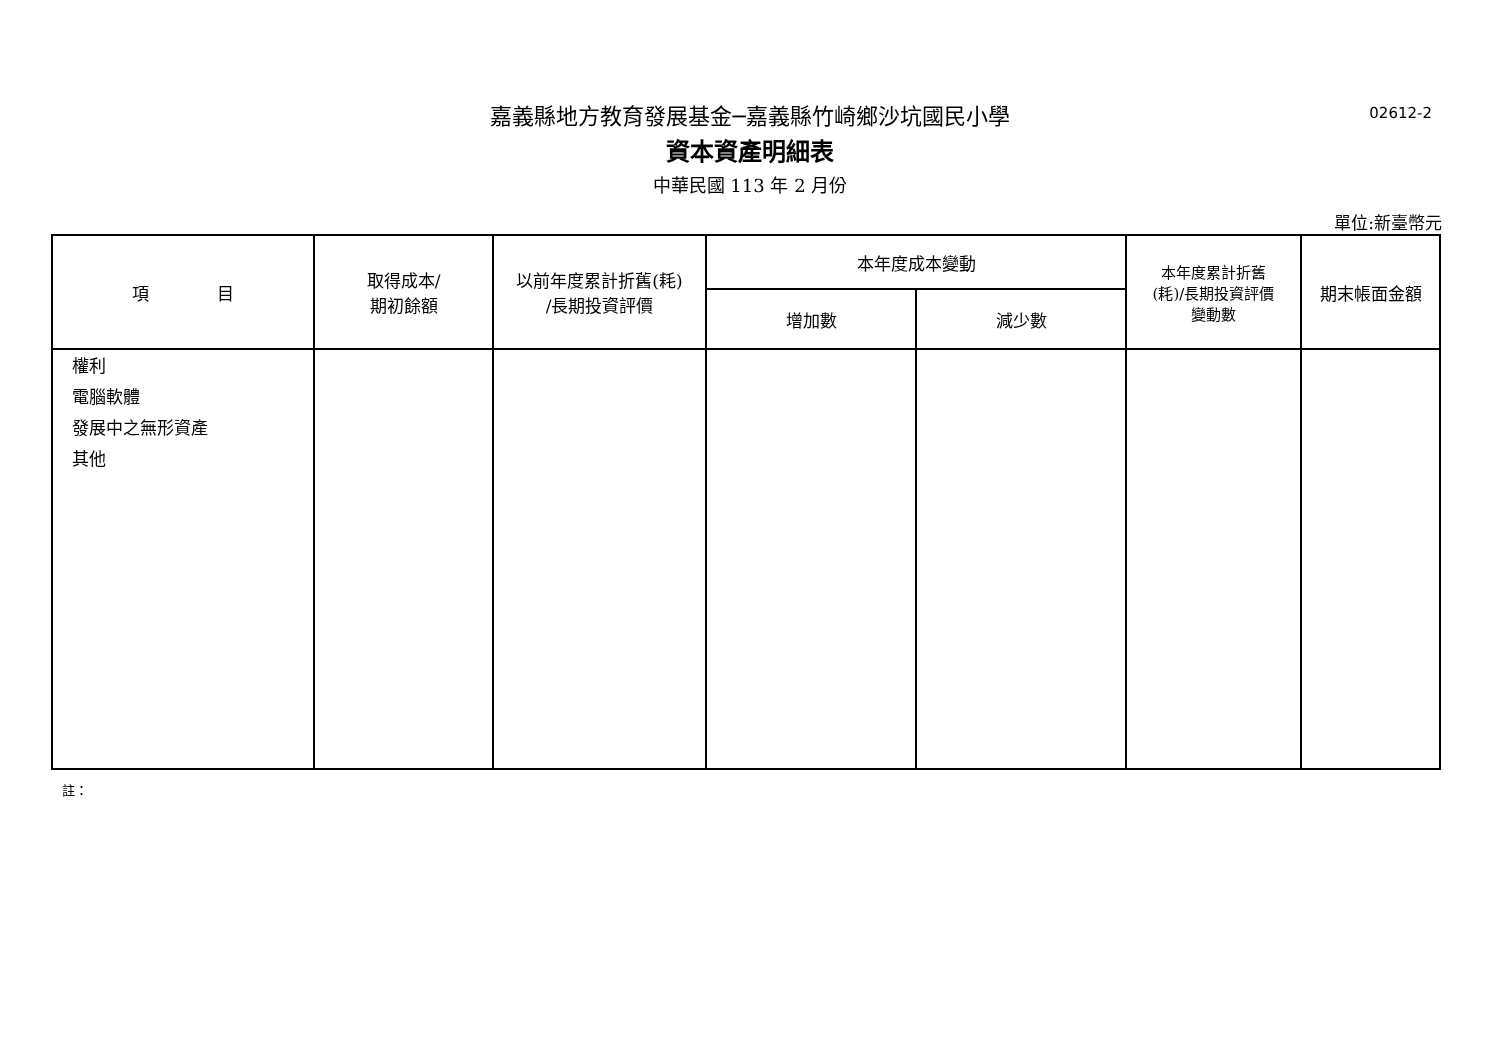嘉義縣地方教育發展基金─嘉義縣竹崎鄉沙坑國民小學
02612-2
資本資產明細表
中華民國 113 年 2 月份
單位:新臺幣元
| 項 目 | 取得成本/ 期初餘額 | 以前年度累計折舊(耗) /長期投資評價 | 本年度成本變動 | | 本年度累計折舊 (耗)/長期投資評價 變動數 | 期末帳面金額 |
| --- | --- | --- | --- | --- | --- | --- |
| | | | 增加數 | 減少數 | | |
| 權利 電腦軟體 發展中之無形資產 其他 | | | | | | |
註：